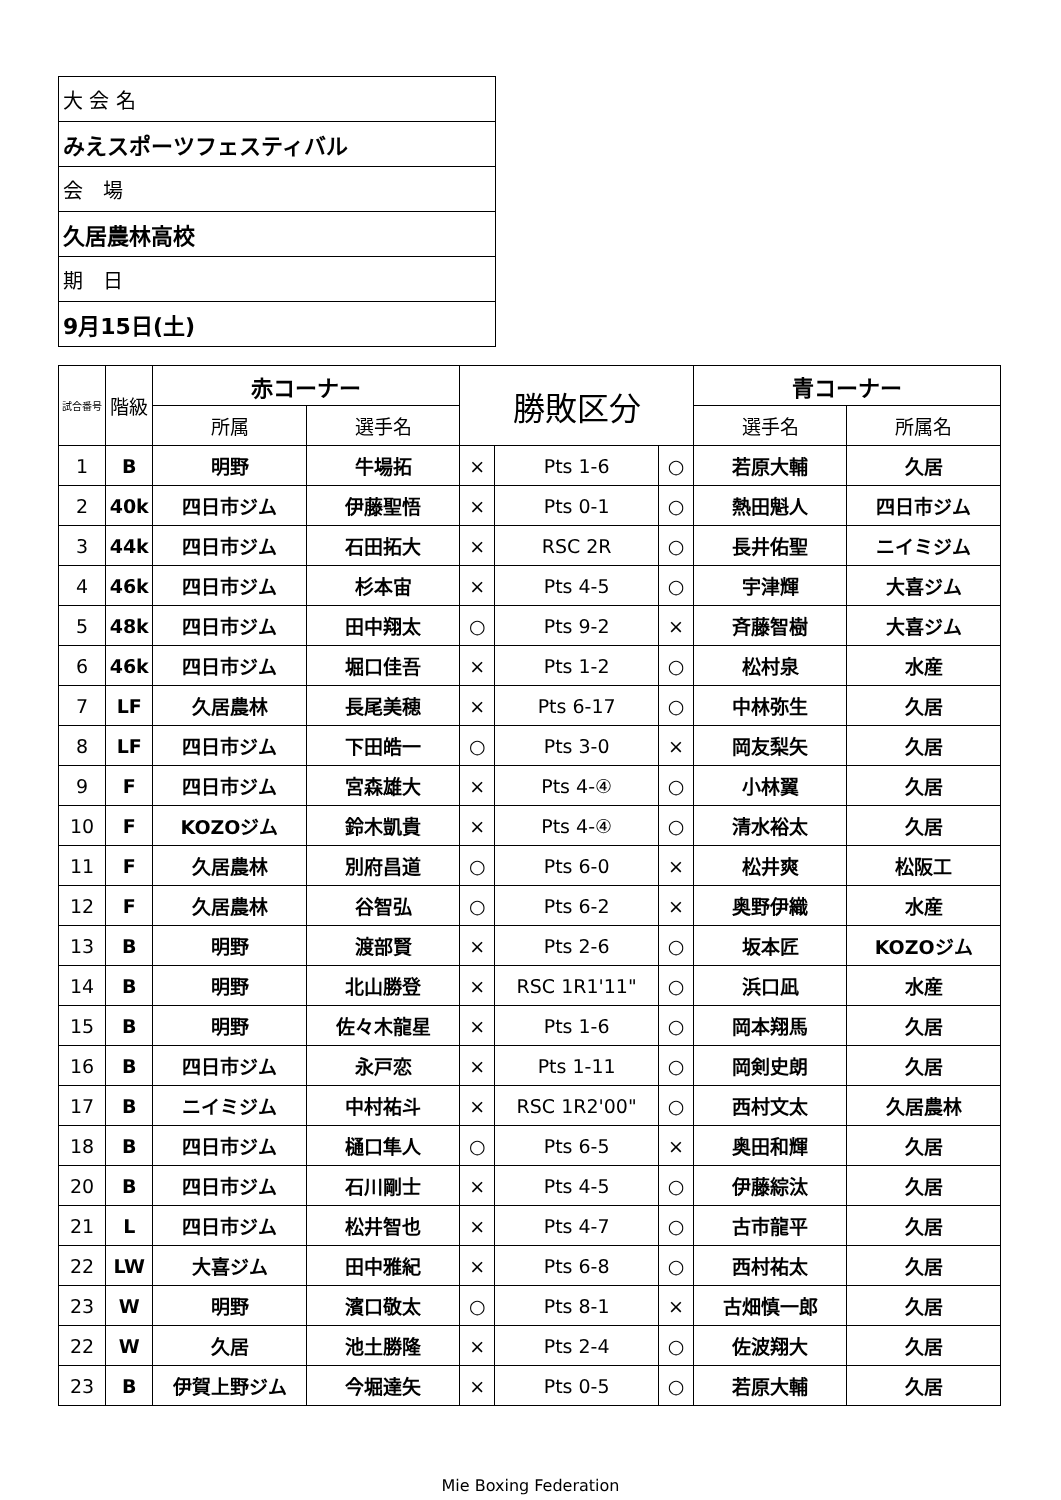| 大 会 名 |
| みえスポーツフェスティバル |
| 会 場 |
| 久居農林高校 |
| 期 日 |
| 9月15日(土) |
| 試合番号 | 階級 | 赤コーナー | | 勝敗区分 | | | 青コーナー | |
| --- | --- | --- | --- | --- | --- | --- | --- | --- |
| | | 所属 | 選手名 | | | | 選手名 | 所属名 |
| 1 | B | 明野 | 牛場拓 | × | Pts 1-6 | ○ | 若原大輔 | 久居 |
| 2 | 40k | 四日市ジム | 伊藤聖悟 | × | Pts 0-1 | ○ | 熱田魁人 | 四日市ジム |
| 3 | 44k | 四日市ジム | 石田拓大 | × | RSC 2R | ○ | 長井佑聖 | ニイミジム |
| 4 | 46k | 四日市ジム | 杉本宙 | × | Pts 4-5 | ○ | 宇津輝 | 大喜ジム |
| 5 | 48k | 四日市ジム | 田中翔太 | ○ | Pts 9-2 | × | 斉藤智樹 | 大喜ジム |
| 6 | 46k | 四日市ジム | 堀口佳吾 | × | Pts 1-2 | ○ | 松村泉 | 水産 |
| 7 | LF | 久居農林 | 長尾美穂 | × | Pts 6-17 | ○ | 中林弥生 | 久居 |
| 8 | LF | 四日市ジム | 下田皓一 | ○ | Pts 3-0 | × | 岡友梨矢 | 久居 |
| 9 | F | 四日市ジム | 宮森雄大 | × | Pts 4-④ | ○ | 小林翼 | 久居 |
| 10 | F | KOZOジム | 鈴木凱貴 | × | Pts 4-④ | ○ | 清水裕太 | 久居 |
| 11 | F | 久居農林 | 別府昌道 | ○ | Pts 6-0 | × | 松井爽 | 松阪工 |
| 12 | F | 久居農林 | 谷智弘 | ○ | Pts 6-2 | × | 奥野伊織 | 水産 |
| 13 | B | 明野 | 渡部賢 | × | Pts 2-6 | ○ | 坂本匠 | KOZOジム |
| 14 | B | 明野 | 北山勝登 | × | RSC 1R1'11" | ○ | 浜口凪 | 水産 |
| 15 | B | 明野 | 佐々木龍星 | × | Pts 1-6 | ○ | 岡本翔馬 | 久居 |
| 16 | B | 四日市ジム | 永戸恋 | × | Pts 1-11 | ○ | 岡剣史朗 | 久居 |
| 17 | B | ニイミジム | 中村祐斗 | × | RSC 1R2'00" | ○ | 西村文太 | 久居農林 |
| 18 | B | 四日市ジム | 樋口隼人 | ○ | Pts 6-5 | × | 奥田和輝 | 久居 |
| 20 | B | 四日市ジム | 石川剛士 | × | Pts 4-5 | ○ | 伊藤綜汰 | 久居 |
| 21 | L | 四日市ジム | 松井智也 | × | Pts 4-7 | ○ | 古市龍平 | 久居 |
| 22 | LW | 大喜ジム | 田中雅紀 | × | Pts 6-8 | ○ | 西村祐太 | 久居 |
| 23 | W | 明野 | 濱口敬太 | ○ | Pts 8-1 | × | 古畑慎一郎 | 久居 |
| 22 | W | 久居 | 池土勝隆 | × | Pts 2-4 | ○ | 佐波翔大 | 久居 |
| 23 | B | 伊賀上野ジム | 今堀達矢 | × | Pts 0-5 | ○ | 若原大輔 | 久居 |
Mie Boxing Federation